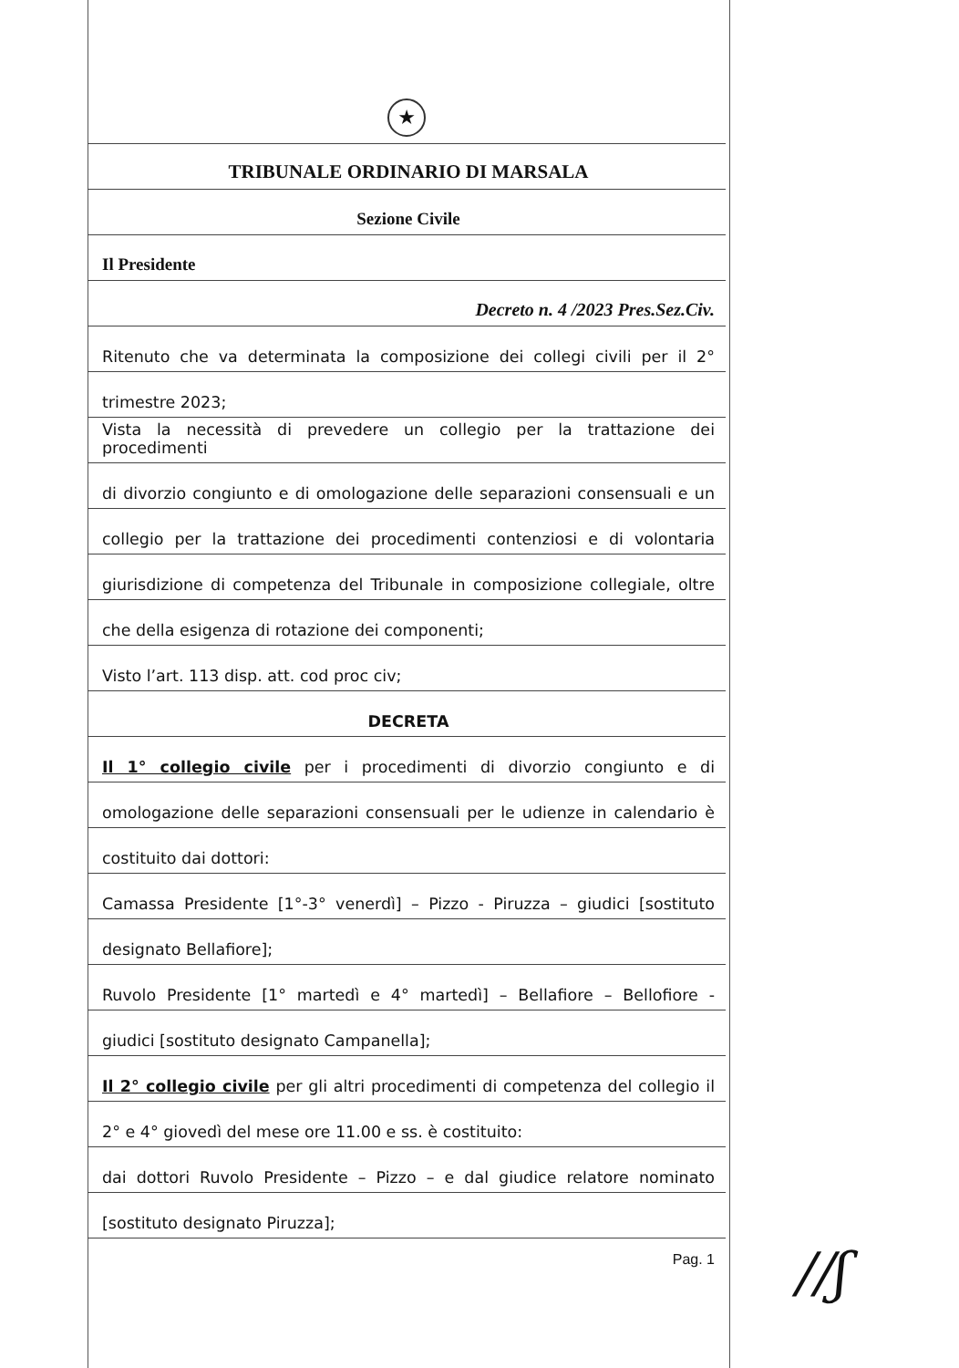★
TRIBUNALE ORDINARIO DI MARSALA
Sezione Civile
Il Presidente
Decreto n. 4 /2023 Pres.Sez.Civ.
Ritenuto che va determinata la composizione dei collegi civili per il 2°
trimestre 2023;
Vista la necessità di prevedere un collegio per la trattazione dei procedimenti
di divorzio congiunto e di omologazione delle separazioni consensuali e un
collegio per la trattazione dei procedimenti contenziosi e di volontaria
giurisdizione di competenza del Tribunale in composizione collegiale, oltre
che della esigenza di rotazione dei componenti;
Visto l’art. 113 disp. att. cod proc civ;
DECRETA
Il 1° collegio civile per i procedimenti di divorzio congiunto e di
omologazione delle separazioni consensuali per le udienze in calendario è
costituito dai dottori:
Camassa Presidente [1°-3° venerdì] – Pizzo - Piruzza – giudici [sostituto
designato Bellafiore];
Ruvolo Presidente [1° martedì e 4° martedì] – Bellafiore – Bellofiore -
giudici [sostituto designato Campanella];
Il 2° collegio civile per gli altri procedimenti di competenza del collegio il
2° e 4° giovedì del mese ore 11.00 e ss. è costituito:
dai dottori Ruvolo Presidente – Pizzo – e dal giudice relatore nominato
[sostituto designato Piruzza];
Pag. 1
//ʃ